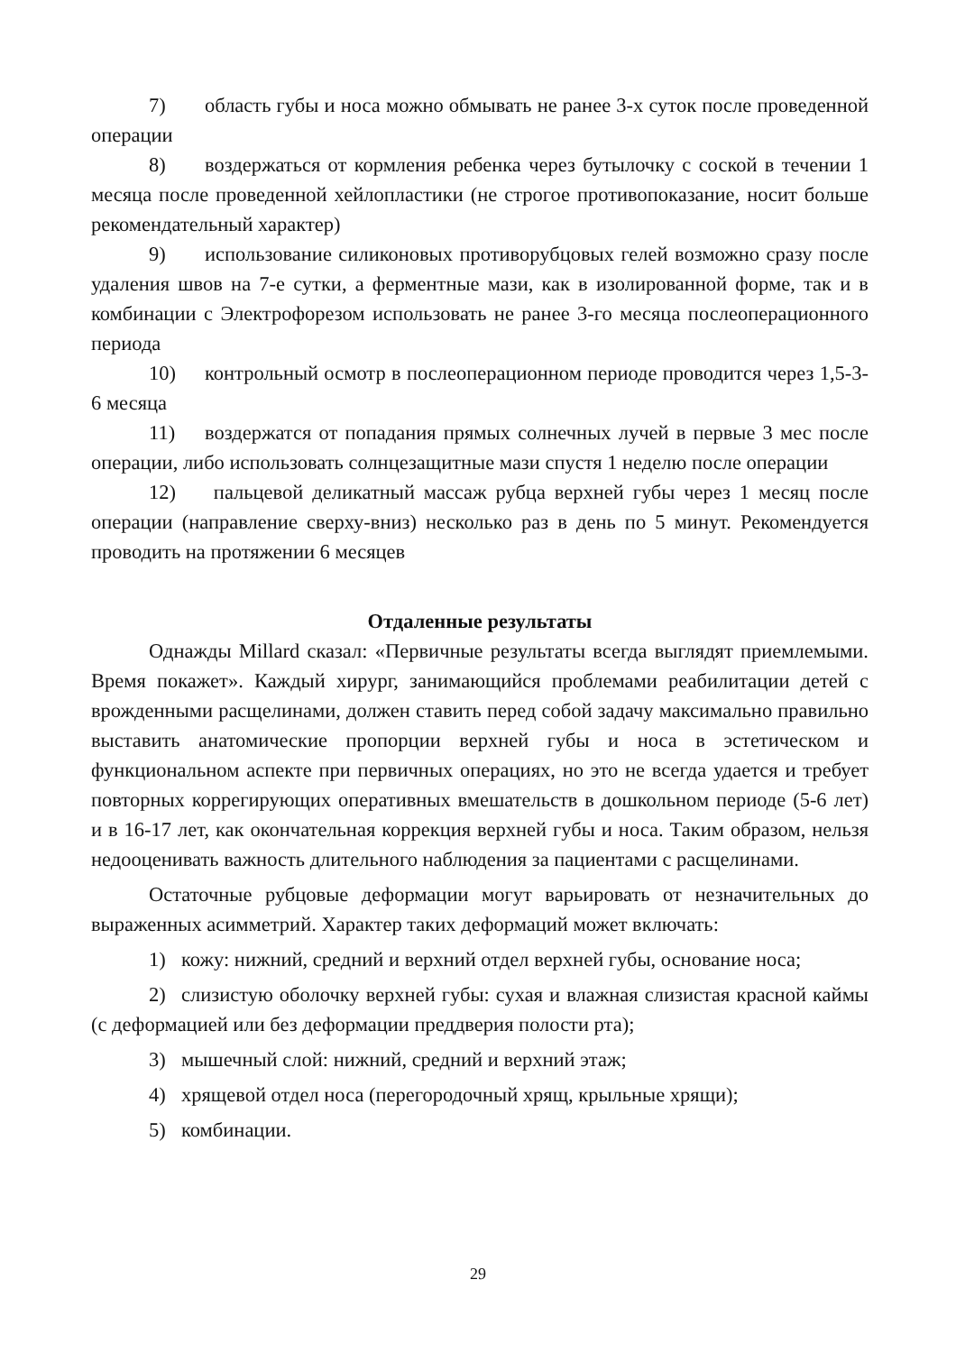7) область губы и носа можно обмывать не ранее 3-х суток после проведенной операции
8) воздержаться от кормления ребенка через бутылочку с соской в течении 1 месяца после проведенной хейлопластики (не строгое противопоказание, носит больше рекомендательный характер)
9) использование силиконовых противорубцовых гелей возможно сразу после удаления швов на 7-е сутки, а ферментные мази, как в изолированной форме, так и в комбинации с Электрофорезом использовать не ранее 3-го месяца послеоперационного периода
10) контрольный осмотр в послеоперационном периоде проводится через 1,5-3-6 месяца
11) воздержатся от попадания прямых солнечных лучей в первые 3 мес после операции, либо использовать солнцезащитные мази спустя 1 неделю после операции
12) пальцевой деликатный массаж рубца верхней губы через 1 месяц после операции (направление сверху-вниз) несколько раз в день по 5 минут. Рекомендуется проводить на протяжении 6 месяцев
Отдаленные результаты
Однажды Millard сказал: «Первичные результаты всегда выглядят приемлемыми. Время покажет». Каждый хирург, занимающийся проблемами реабилитации детей с врожденными расщелинами, должен ставить перед собой задачу максимально правильно выставить анатомические пропорции верхней губы и носа в эстетическом и функциональном аспекте при первичных операциях, но это не всегда удается и требует повторных коррегирующих оперативных вмешательств в дошкольном периоде (5-6 лет) и в 16-17 лет, как окончательная коррекция верхней губы и носа. Таким образом, нельзя недооценивать важность длительного наблюдения за пациентами с расщелинами.
Остаточные рубцовые деформации могут варьировать от незначительных до выраженных асимметрий. Характер таких деформаций может включать:
1) кожу: нижний, средний и верхний отдел верхней губы, основание носа;
2) слизистую оболочку верхней губы: сухая и влажная слизистая красной каймы (с деформацией или без деформации преддверия полости рта);
3) мышечный слой: нижний, средний и верхний этаж;
4) хрящевой отдел носа (перегородочный хрящ, крыльные хрящи);
5) комбинации.
29